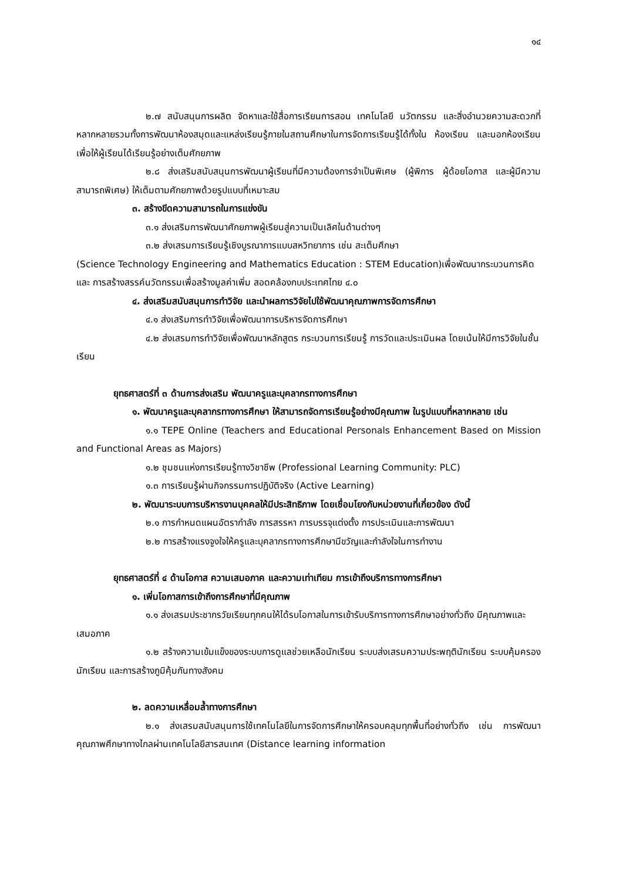๑๔
๒.๗ สนับสนุนการผลิต จัดหาและใช้สื่อการเรียนการสอน เทคโนโลยี นวัตกรรม และสิ่งอำนวยความสะดวกที่หลากหลายรวมทั้งการพัฒนาห้องสมุดและแหล่งเรียนรู้ภายในสถานศึกษาในการจัดการเรียนรู้ได้ทั้งใน ห้องเรียน และนอกห้องเรียน เพื่อให้ผู้เรียนได้เรียนรู้อย่างเต็มศักยภาพ
๒.๘ ส่งเสริมสนับสนุนการพัฒนาผู้เรียนที่มีความต้องการจำเป็นพิเศษ (ผู้พิการ ผู้ด้อยโอกาส และผู้มีความสามารถพิเศษ) ให้เต็มตามศักยภาพด้วยรูปแบบที่เหมาะสม
๓. สร้างขีดความสามารถในการแข่งขัน
๓.๑ ส่งเสริมการพัฒนาศักยภาพผู้เรียนสู่ความเป็นเลิศในด้านต่างๆ
๓.๒ ส่งเสรมการเรียนรู้เชิงบูรณาการแบบสหวิทยาการ เช่น สะเต็มศึกษา
(Science Technology Engineering and Mathematics Education : STEM Education)เพื่อพัฒนากระบวนการคิด และ การสร้างสรรค์นวัตกรรมเพื่อสร้างมูลค่าเพิ่ม สอดคล้องกบประเทศไทย ๔.๐
๔. ส่งเสริมสนับสนุนการทำวิจัย และนำผลการวิจัยไปใช้พัฒนาคุณภาพการจัดการศึกษา
๔.๑ ส่งเสริมการทำวิจัยเพื่อพัฒนาการบริหารจัดการศึกษา
๔.๒ ส่งเสรมการทำวิจัยเพื่อพัฒนาหลักสูตร กระบวนการเรียนรู้ การวัดและประเมินผล โดยเน้นให้มีการวิจัยในชั้นเรียน
ยุทธศาสตร์ที่ ๓ ด้านการส่งเสริม พัฒนาครูและบุคลากรทางการศึกษา
๑. พัฒนาครูและบุคลากรทางการศึกษา ให้สามารถจัดการเรียนรู้อย่างมีคุณภาพ ในรูปแบบที่หลากหลาย เช่น
๑.๑ TEPE Online (Teachers and Educational Personals Enhancement Based on Mission and Functional Areas as Majors)
๑.๒ ชุมชนแห่งการเรียนรู้ทางวิชาชีพ (Professional Learning Community: PLC)
๑.๓ การเรียนรู้ผ่านกิจกรรมการปฏิบัติจริง (Active Learning)
๒. พัฒนาระบบการบริหารงานบุคคลให้มีประสิทธิภาพ โดยเชื่อมโยงกับหน่วยงานที่เกี่ยวข้อง ดังนี้
๒.๑ การกำหนดแผนอัตรากำลัง การสรรหา การบรรจุแต่งตั้ง การประเมินและการพัฒนา
๒.๒ การสร้างแรงจูงใจให้ครูและบุคลากรทางการศึกษามีขวัญและกำลังใจในการทำงาน
ยุทธศาสตร์ที่ ๔ ด้านโอกาส ความเสมอภาค และความเท่าเทียม การเข้าถึงบริการทางการศึกษา
๑. เพิ่มโอกาสการเข้าถึงการศึกษาที่มีคุณภาพ
๑.๑ ส่งเสรมประชากรวัยเรียนทุกคนให้ได้รบโอกาสในการเข้ารับบริการทางการศึกษาอย่างทั่วถึง มีคุณภาพและเสมอภาค
๑.๒ สร้างความเข้มแข็งของระบบการดูแลช่วยเหลือนักเรียน ระบบส่งเสรมความประพฤตินักเรียน ระบบคุ้มครองนักเรียน และการสร้างภูมิคุ้มกันทางสังคม
๒. ลดความเหลื่อมล้ำทางการศึกษา
๒.๑ ส่งเสรมสนับสนุนการใช้เทคโนโลยีในการจัดการศึกษาให้ครอบคลุมทุกพื้นที่อย่างทั่วถึง เช่น การพัฒนาคุณภาพศึกษาทางไกลผ่านเทคโนโลยีสารสนเทศ (Distance learning information